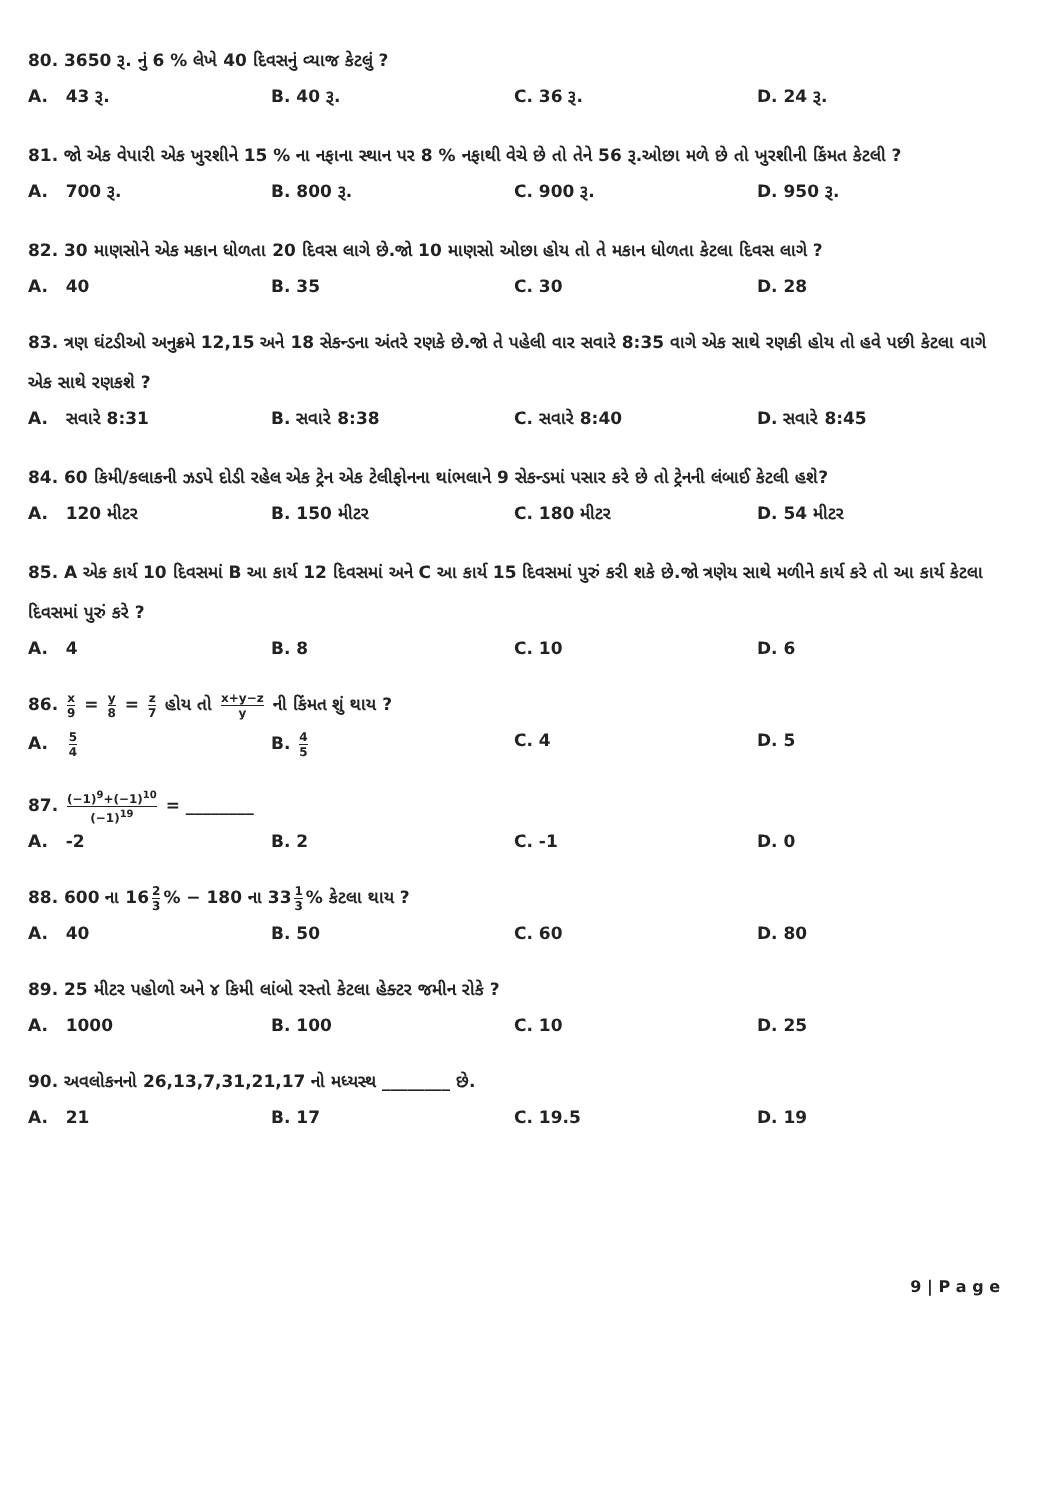80. 3650 રૂ. નું 6 % લેખે 40 દિવસનું વ્યાજ કેટલું ?
A. 43 રૂ. B. 40 રૂ. C. 36 રૂ. D. 24 રૂ.
81. જો એક વેપારી એક ખુરશીને 15 % ના નફાના સ્થાન પર 8 % નફાથી વેચે છે તો તેને 56 રૂ.ઓછા મળે છે તો ખુરશીની કિંમત કેટલી ?
A. 700 રૂ. B. 800 રૂ. C. 900 રૂ. D. 950 રૂ.
82. 30 માણસોને એક મકાન ધોળતા 20 દિવસ લાગે છે.જો 10 માણસો ઓછા હોય તો તે મકાન ધોળતા કેટલા દિવસ લાગે ?
A. 40 B. 35 C. 30 D. 28
83. ત્રણ ઘંટડીઓ અનુક્રમે 12,15 અને 18 સેકન્ડના અંતરે રણકે છે.જો તે પહેલી વાર સવારે 8:35 વાગે એક સાથે રણકી હોય તો હવે પછી કેટલા વાગે એક સાથે રણકશે ?
A. સવારે 8:31 B. સવારે 8:38 C. સવારે 8:40 D. સવારે 8:45
84. 60 કિમી/કલાકની ઝડપે દોડી રહેલ એક ટ્રેન એક ટેલીફોનના થાંભલાને 9 સેકન્ડમાં પસાર કરે છે તો ટ્રેનની લંબાઈ કેટલી હશે?
A. 120 મીટર B. 150 મીટર C. 180 મીટર D. 54 મીટર
85. A એક કાર્ય 10 દિવસમાં B આ કાર્ય 12 દિવસમાં અને C આ કાર્ય 15 દિવસમાં પુરું કરી શકે છે.જો ત્રણેય સાથે મળીને કાર્ય કરે તો આ કાર્ય કેટલા દિવસમાં પુરું કરે ?
A. 4 B. 8 C. 10 D. 6
86. x 9 = y 8 = z 7 હોય તો x+y−z y ની કિંમત શું થાય ?
A. 5 4
B. 4 5
C. 4 D. 5
87. (−1)<sup>9</sup>+(−1)<sup>10</sup> (−1)<sup>19</sup> = ________
A. -2 B. 2 C. -1 D. 0
88. 600 ના 16 2 3% − 180 ના 33 1 3% કેટલા થાય ?
A. 40 B. 50 C. 60 D. 80
89. 25 મીટર પહોળો અને ૪ કિમી લાંબો રસ્તો કેટલા હેક્ટર જમીન રોકે ?
A. 1000 B. 100 C. 10 D. 25
90. અવલોકનનો 26,13,7,31,21,17 નો મધ્યસ્થ ________ છે.
A. 21 B. 17 C. 19.5 D. 19
9 | P a g e